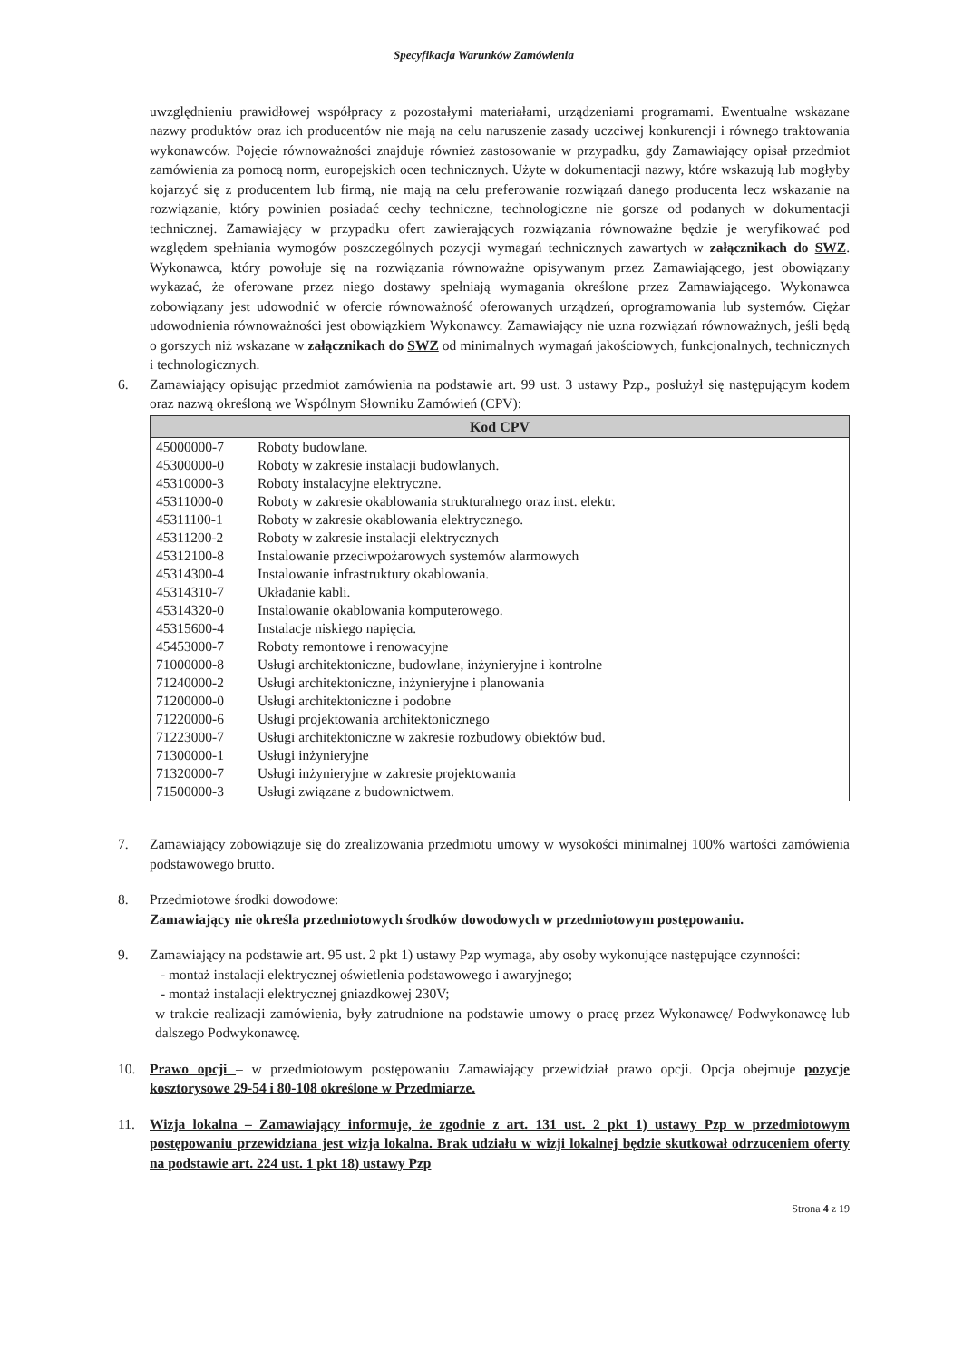Specyfikacja Warunków Zamówienia
uwzględnieniu prawidłowej współpracy z pozostałymi materiałami, urządzeniami programami. Ewentualne wskazane nazwy produktów oraz ich producentów nie mają na celu naruszenie zasady uczciwej konkurencji i równego traktowania wykonawców. Pojęcie równoważności znajduje również zastosowanie w przypadku, gdy Zamawiający opisał przedmiot zamówienia za pomocą norm, europejskich ocen technicznych. Użyte w dokumentacji nazwy, które wskazują lub mogłyby kojarzyć się z producentem lub firmą, nie mają na celu preferowanie rozwiązań danego producenta lecz wskazanie na rozwiązanie, który powinien posiadać cechy techniczne, technologiczne nie gorsze od podanych w dokumentacji technicznej. Zamawiający w przypadku ofert zawierających rozwiązania równoważne będzie je weryfikować pod względem spełniania wymogów poszczególnych pozycji wymagań technicznych zawartych w załącznikach do SWZ. Wykonawca, który powołuje się na rozwiązania równoważne opisywanym przez Zamawiającego, jest obowiązany wykazać, że oferowane przez niego dostawy spełniają wymagania określone przez Zamawiającego. Wykonawca zobowiązany jest udowodnić w ofercie równoważność oferowanych urządzeń, oprogramowania lub systemów. Ciężar udowodnienia równoważności jest obowiązkiem Wykonawcy. Zamawiający nie uzna rozwiązań równoważnych, jeśli będą o gorszych niż wskazane w załącznikach do SWZ od minimalnych wymagań jakościowych, funkcjonalnych, technicznych i technologicznych.
6. Zamawiający opisując przedmiot zamówienia na podstawie art. 99 ust. 3 ustawy Pzp., posłużył się następującym kodem oraz nazwą określoną we Wspólnym Słowniku Zamówień (CPV):
| Kod CPV | |
| --- | --- |
| 45000000-7 | Roboty budowlane. |
| 45300000-0 | Roboty w zakresie instalacji budowlanych. |
| 45310000-3 | Roboty instalacyjne elektryczne. |
| 45311000-0 | Roboty w zakresie okablowania strukturalnego oraz inst. elektr. |
| 45311100-1 | Roboty w zakresie okablowania elektrycznego. |
| 45311200-2 | Roboty w zakresie instalacji elektrycznych |
| 45312100-8 | Instalowanie przeciwpożarowych systemów alarmowych |
| 45314300-4 | Instalowanie infrastruktury okablowania. |
| 45314310-7 | Układanie kabli. |
| 45314320-0 | Instalowanie okablowania komputerowego. |
| 45315600-4 | Instalacje niskiego napięcia. |
| 45453000-7 | Roboty remontowe i renowacyjne |
| 71000000-8 | Usługi architektoniczne, budowlane, inżynieryjne i kontrolne |
| 71240000-2 | Usługi architektoniczne, inżynieryjne i planowania |
| 71200000-0 | Usługi architektoniczne i podobne |
| 71220000-6 | Usługi projektowania architektonicznego |
| 71223000-7 | Usługi architektoniczne w zakresie rozbudowy obiektów bud. |
| 71300000-1 | Usługi inżynieryjne |
| 71320000-7 | Usługi inżynieryjne w zakresie projektowania |
| 71500000-3 | Usługi związane z budownictwem. |
7. Zamawiający zobowiązuje się do zrealizowania przedmiotu umowy w wysokości minimalnej 100% wartości zamówienia podstawowego brutto.
8. Przedmiotowe środki dowodowe:
Zamawiający nie określa przedmiotowych środków dowodowych w przedmiotowym postępowaniu.
9. Zamawiający na podstawie art. 95 ust. 2 pkt 1) ustawy Pzp wymaga, aby osoby wykonujące następujące czynności:
- montaż instalacji elektrycznej oświetlenia podstawowego i awaryjnego;
- montaż instalacji elektrycznej gniazdkowej 230V;
w trakcie realizacji zamówienia, były zatrudnione na podstawie umowy o pracę przez Wykonawcę/ Podwykonawcę lub dalszego Podwykonawcę.
10. Prawo opcji – w przedmiotowym postępowaniu Zamawiający przewidział prawo opcji. Opcja obejmuje pozycje kosztorysowe 29-54 i 80-108 określone w Przedmiarze.
11. Wizja lokalna – Zamawiający informuje, że zgodnie z art. 131 ust. 2 pkt 1) ustawy Pzp w przedmiotowym postępowaniu przewidziana jest wizja lokalna. Brak udziału w wizji lokalnej będzie skutkował odrzuceniem oferty na podstawie art. 224 ust. 1 pkt 18) ustawy Pzp
Strona 4 z 19